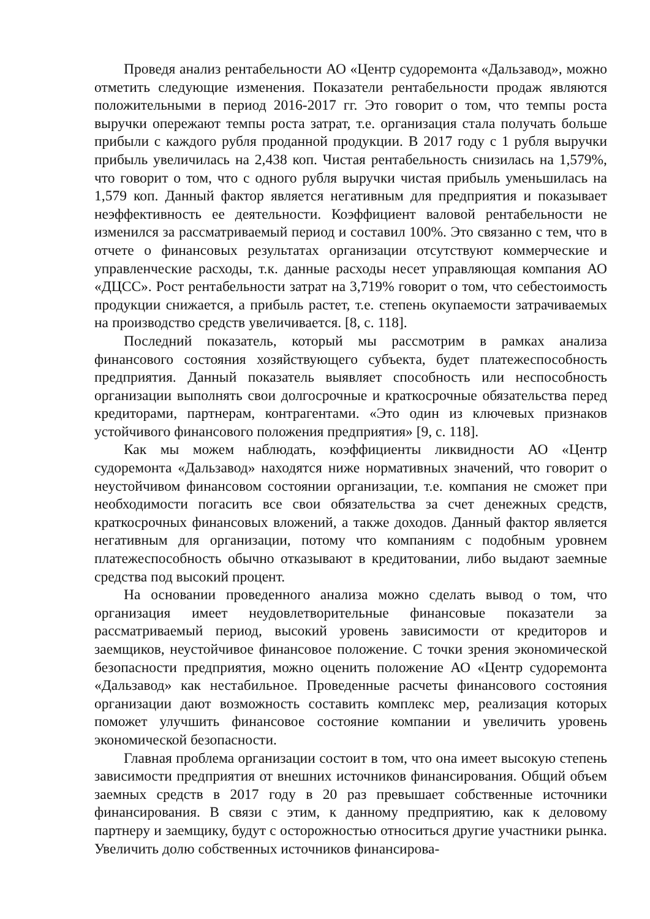Проведя анализ рентабельности АО «Центр судоремонта «Дальзавод», можно отметить следующие изменения. Показатели рентабельности продаж являются положительными в период 2016-2017 гг. Это говорит о том, что темпы роста выручки опережают темпы роста затрат, т.е. организация стала получать больше прибыли с каждого рубля проданной продукции. В 2017 году с 1 рубля выручки прибыль увеличилась на 2,438 коп. Чистая рентабельность снизилась на 1,579%, что говорит о том, что с одного рубля выручки чистая прибыль уменьшилась на 1,579 коп. Данный фактор является негативным для предприятия и показывает неэффективность ее деятельности. Коэффициент валовой рентабельности не изменился за рассматриваемый период и составил 100%. Это связанно с тем, что в отчете о финансовых результатах организации отсутствуют коммерческие и управленческие расходы, т.к. данные расходы несет управляющая компания АО «ДЦСС». Рост рентабельности затрат на 3,719% говорит о том, что себестоимость продукции снижается, а прибыль растет, т.е. степень окупаемости затрачиваемых на производство средств увеличивается. [8, с. 118].
Последний показатель, который мы рассмотрим в рамках анализа финансового состояния хозяйствующего субъекта, будет платежеспособность предприятия. Данный показатель выявляет способность или неспособность организации выполнять свои долгосрочные и краткосрочные обязательства перед кредиторами, партнерам, контрагентами. «Это один из ключевых признаков устойчивого финансового положения предприятия» [9, с. 118].
Как мы можем наблюдать, коэффициенты ликвидности АО «Центр судоремонта «Дальзавод» находятся ниже нормативных значений, что говорит о неустойчивом финансовом состоянии организации, т.е. компания не сможет при необходимости погасить все свои обязательства за счет денежных средств, краткосрочных финансовых вложений, а также доходов. Данный фактор является негативным для организации, потому что компаниям с подобным уровнем платежеспособность обычно отказывают в кредитовании, либо выдают заемные средства под высокий процент.
На основании проведенного анализа можно сделать вывод о том, что организация имеет неудовлетворительные финансовые показатели за рассматриваемый период, высокий уровень зависимости от кредиторов и заемщиков, неустойчивое финансовое положение. С точки зрения экономической безопасности предприятия, можно оценить положение АО «Центр судоремонта «Дальзавод» как нестабильное. Проведенные расчеты финансового состояния организации дают возможность составить комплекс мер, реализация которых поможет улучшить финансовое состояние компании и увеличить уровень экономической безопасности.
Главная проблема организации состоит в том, что она имеет высокую степень зависимости предприятия от внешних источников финансирования. Общий объем заемных средств в 2017 году в 20 раз превышает собственные источники финансирования. В связи с этим, к данному предприятию, как к деловому партнеру и заемщику, будут с осторожностью относиться другие участники рынка. Увеличить долю собственных источников финансирова-